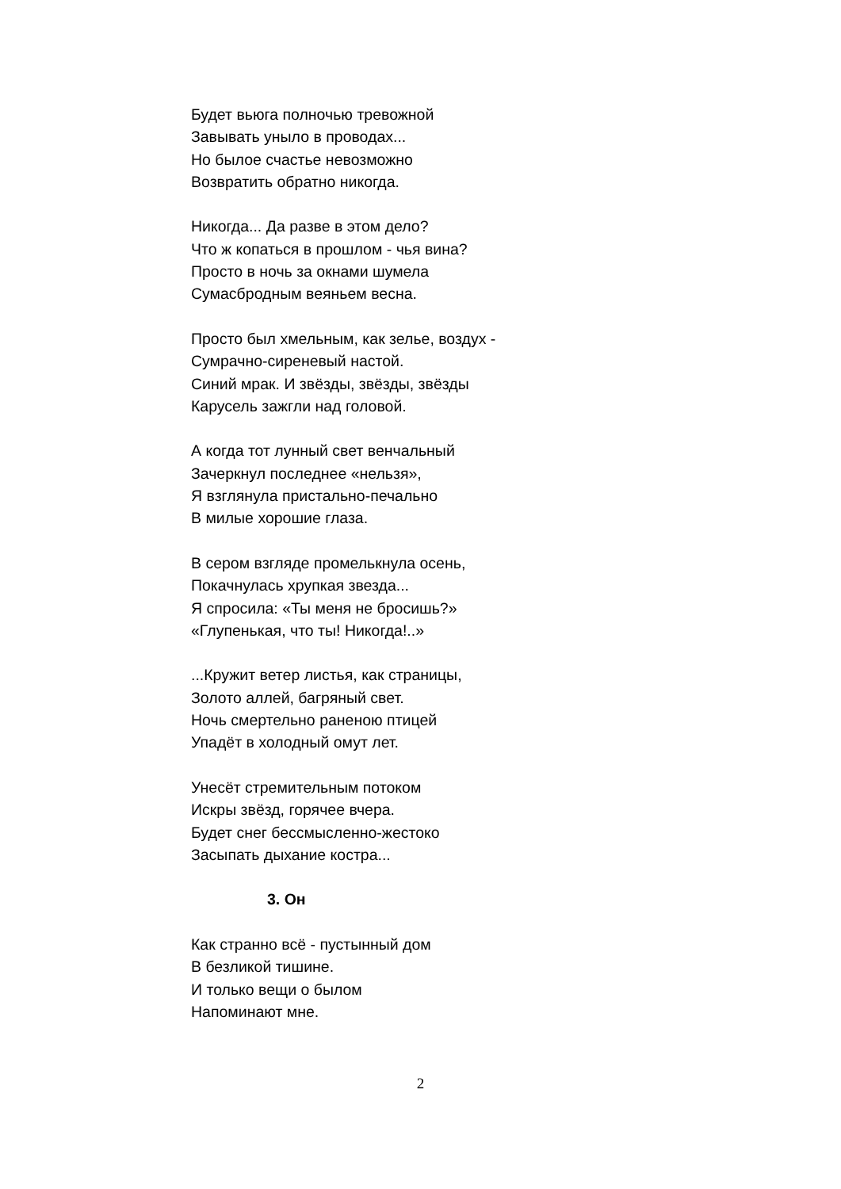Будет вьюга полночью тревожной
Завывать уныло в проводах...
Но былое счастье невозможно
Возвратить обратно никогда.
Никогда... Да разве в этом дело?
Что ж копаться в прошлом - чья вина?
Просто в ночь за окнами шумела
Сумасбродным веяньем весна.
Просто был хмельным, как зелье, воздух -
Сумрачно-сиреневый настой.
Синий мрак. И звёзды, звёзды, звёзды
Карусель зажгли над головой.
А когда тот лунный свет венчальный
Зачеркнул последнее «нельзя»,
Я взглянула пристально-печально
В милые хорошие глаза.
В сером взгляде промелькнула осень,
Покачнулась хрупкая звезда...
Я спросила: «Ты меня не бросишь?»
«Глупенькая, что ты! Никогда!..»
...Кружит ветер листья, как страницы,
Золото аллей, багряный свет.
Ночь смертельно раненою птицей
Упадёт в холодный омут лет.
Унесёт стремительным потоком
Искры звёзд, горячее вчера.
Будет снег бессмысленно-жестоко
Засыпать дыхание костра...
3. Он
Как странно всё - пустынный дом
В безликой тишине.
И только вещи о былом
Напоминают мне.
2